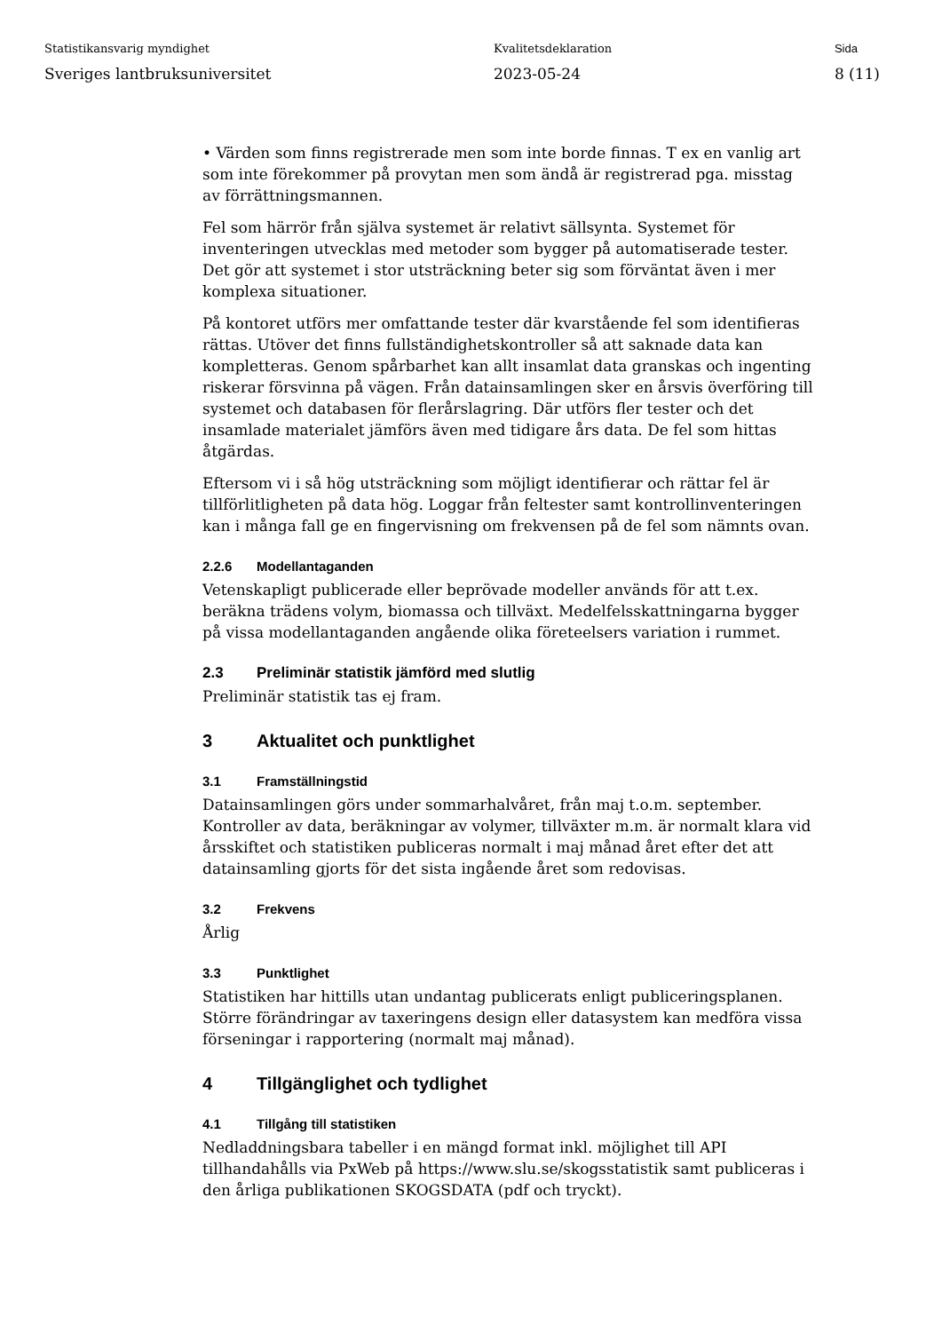Statistikansvarig myndighet
Sveriges lantbruksuniversitet
Kvalitetsdeklaration
2023-05-24
Sida
8 (11)
• Värden som finns registrerade men som inte borde finnas. T ex en vanlig art som inte förekommer på provytan men som ändå är registrerad pga. misstag av förrättningsmannen.
Fel som härrör från själva systemet är relativt sällsynta. Systemet för inventeringen utvecklas med metoder som bygger på automatiserade tester. Det gör att systemet i stor utsträckning beter sig som förväntat även i mer komplexa situationer.
På kontoret utförs mer omfattande tester där kvarstående fel som identifieras rättas. Utöver det finns fullständighetskontroller så att saknade data kan kompletteras. Genom spårbarhet kan allt insamlat data granskas och ingenting riskerar försvinna på vägen. Från datainsamlingen sker en årsvis överföring till systemet och databasen för flerårslagring. Där utförs fler tester och det insamlade materialet jämförs även med tidigare års data. De fel som hittas åtgärdas.
Eftersom vi i så hög utsträckning som möjligt identifierar och rättar fel är tillförlitligheten på data hög. Loggar från feltester samt kontrollinventeringen kan i många fall ge en fingervisning om frekvensen på de fel som nämnts ovan.
2.2.6 Modellantaganden
Vetenskapligt publicerade eller beprövade modeller används för att t.ex. beräkna trädens volym, biomassa och tillväxt. Medelfelsskattningarna bygger på vissa modellantaganden angående olika företeelsers variation i rummet.
2.3 Preliminär statistik jämförd med slutlig
Preliminär statistik tas ej fram.
3 Aktualitet och punktlighet
3.1 Framställningstid
Datainsamlingen görs under sommarhalvåret, från maj t.o.m. september. Kontroller av data, beräkningar av volymer, tillväxter m.m. är normalt klara vid årsskiftet och statistiken publiceras normalt i maj månad året efter det att datainsamling gjorts för det sista ingående året som redovisas.
3.2 Frekvens
Årlig
3.3 Punktlighet
Statistiken har hittills utan undantag publicerats enligt publiceringsplanen. Större förändringar av taxeringens design eller datasystem kan medföra vissa förseningar i rapportering (normalt maj månad).
4 Tillgänglighet och tydlighet
4.1 Tillgång till statistiken
Nedladdningsbara tabeller i en mängd format inkl. möjlighet till API tillhandahålls via PxWeb på https://www.slu.se/skogsstatistik samt publiceras i den årliga publikationen SKOGSDATA (pdf och tryckt).